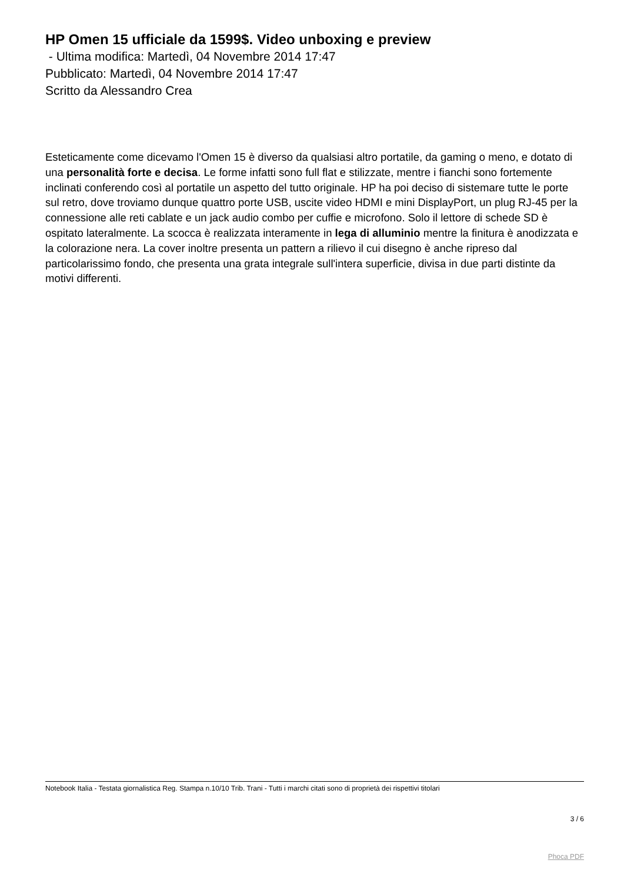HP Omen 15 ufficiale da 1599$. Video unboxing e preview
- Ultima modifica: Martedì, 04 Novembre 2014 17:47
Pubblicato: Martedì, 04 Novembre 2014 17:47
Scritto da Alessandro Crea
Esteticamente come dicevamo l'Omen 15 è diverso da qualsiasi altro portatile, da gaming o meno, e dotato di una personalità forte e decisa. Le forme infatti sono full flat e stilizzate, mentre i fianchi sono fortemente inclinati conferendo così al portatile un aspetto del tutto originale. HP ha poi deciso di sistemare tutte le porte sul retro, dove troviamo dunque quattro porte USB, uscite video HDMI e mini DisplayPort, un plug RJ-45 per la connessione alle reti cablate e un jack audio combo per cuffie e microfono. Solo il lettore di schede SD è ospitato lateralmente. La scocca è realizzata interamente in lega di alluminio mentre la finitura è anodizzata e la colorazione nera. La cover inoltre presenta un pattern a rilievo il cui disegno è anche ripreso dal particolarissimo fondo, che presenta una grata integrale sull'intera superficie, divisa in due parti distinte da motivi differenti.
Notebook Italia - Testata giornalistica Reg. Stampa n.10/10 Trib. Trani - Tutti i marchi citati sono di proprietà dei rispettivi titolari
3 / 6
Phoca PDF